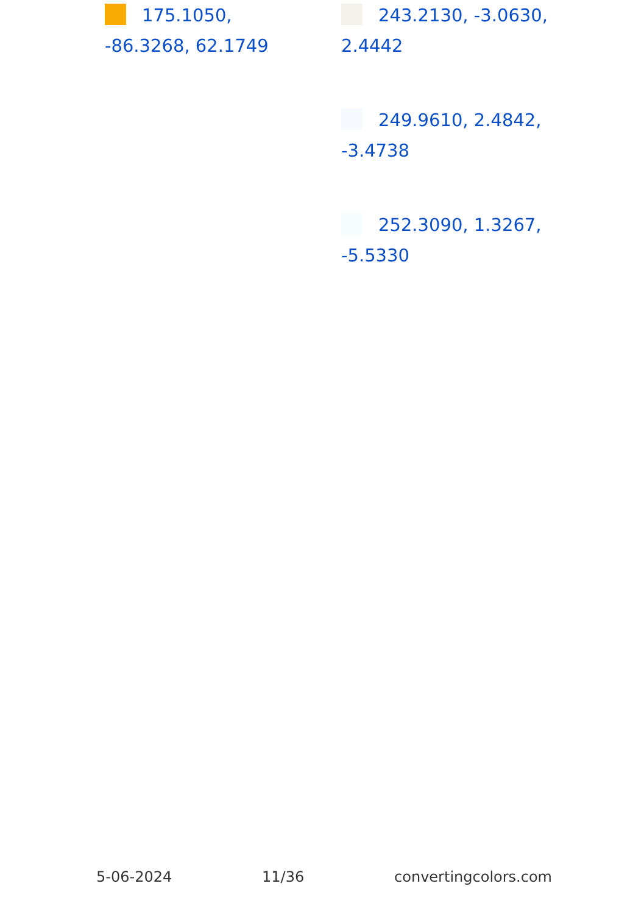175.1050, -86.3268, 62.1749 243.2130, -3.0630, 2.4442
249.9610, 2.4842, -3.4738
252.3090, 1.3267, -5.5330
5-06-2024 11/36 convertingcolors.com